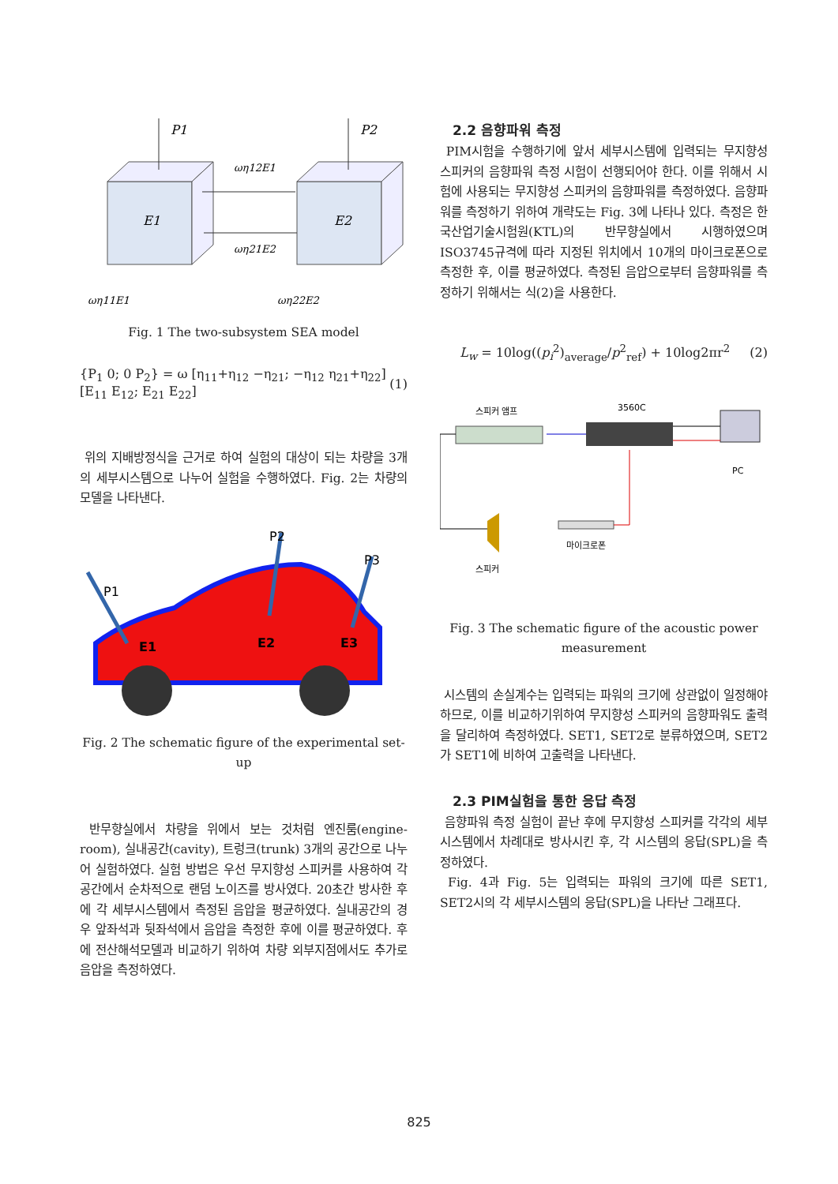P1
P2
E1
E2
ωη12E1
ωη21E2
ωη11E1
ωη22E2
Fig. 1 The two-subsystem SEA model
{P<sub>1</sub> 0; 0 P<sub>2</sub>} = ω [η<sub>11</sub>+η<sub>12</sub> −η<sub>21</sub>; −η<sub>12</sub> η<sub>21</sub>+η<sub>22</sub>] [E<sub>11</sub> E<sub>12</sub>; E<sub>21</sub> E<sub>22</sub>] (1)
위의 지배방정식을 근거로 하여 실험의 대상이 되는 차량을 3개의 세부시스템으로 나누어 실험을 수행하였다. Fig. 2는 차량의 모델을 나타낸다.
P1
P2
P3
E1
E2
E3
Fig. 2 The schematic figure of the experimental set-up
반무향실에서 차량을 위에서 보는 것처럼 엔진룸(engine-room), 실내공간(cavity), 트렁크(trunk) 3개의 공간으로 나누어 실험하였다. 실험 방법은 우선 무지향성 스피커를 사용하여 각 공간에서 순차적으로 랜덤 노이즈를 방사였다. 20초간 방사한 후에 각 세부시스템에서 측정된 음압을 평균하였다. 실내공간의 경우 앞좌석과 뒷좌석에서 음압을 측정한 후에 이를 평균하였다. 후에 전산해석모델과 비교하기 위하여 차량 외부지점에서도 추가로 음압을 측정하였다.
2.2 음향파워 측정
PIM시험을 수행하기에 앞서 세부시스템에 입력되는 무지향성 스피커의 음향파워 측정 시험이 선행되어야 한다. 이를 위해서 시험에 사용되는 무지향성 스피커의 음향파워를 측정하였다. 음향파워를 측정하기 위하여 개략도는 Fig. 3에 나타나 있다. 측정은 한국산업기술시험원(KTL)의 반무향실에서 시행하였으며 ISO3745규격에 따라 지정된 위치에서 10개의 마이크로폰으로 측정한 후, 이를 평균하였다. 측정된 음압으로부터 음향파워를 측정하기 위해서는 식(2)을 사용한다.
L<sub>w</sub> = 10log((p<sub>i</sub><sup>2</sup>)<sub>average</sub>/p<sup>2</sup><sub>ref</sub>) + 10log2πr<sup>2</sup> (2)
스피커 앰프
3560C
PC
마이크로폰
스피커
Fig. 3 The schematic figure of the acoustic power measurement
시스템의 손실계수는 입력되는 파워의 크기에 상관없이 일정해야 하므로, 이를 비교하기위하여 무지향성 스피커의 음향파워도 출력을 달리하여 측정하였다. SET1, SET2로 분류하였으며, SET2가 SET1에 비하여 고출력을 나타낸다.
2.3 PIM실험을 통한 응답 측정
음향파워 측정 실험이 끝난 후에 무지향성 스피커를 각각의 세부시스템에서 차례대로 방사시킨 후, 각 시스템의 응답(SPL)을 측정하였다.
Fig. 4과 Fig. 5는 입력되는 파워의 크기에 따른 SET1, SET2시의 각 세부시스템의 응답(SPL)을 나타난 그래프다.
825